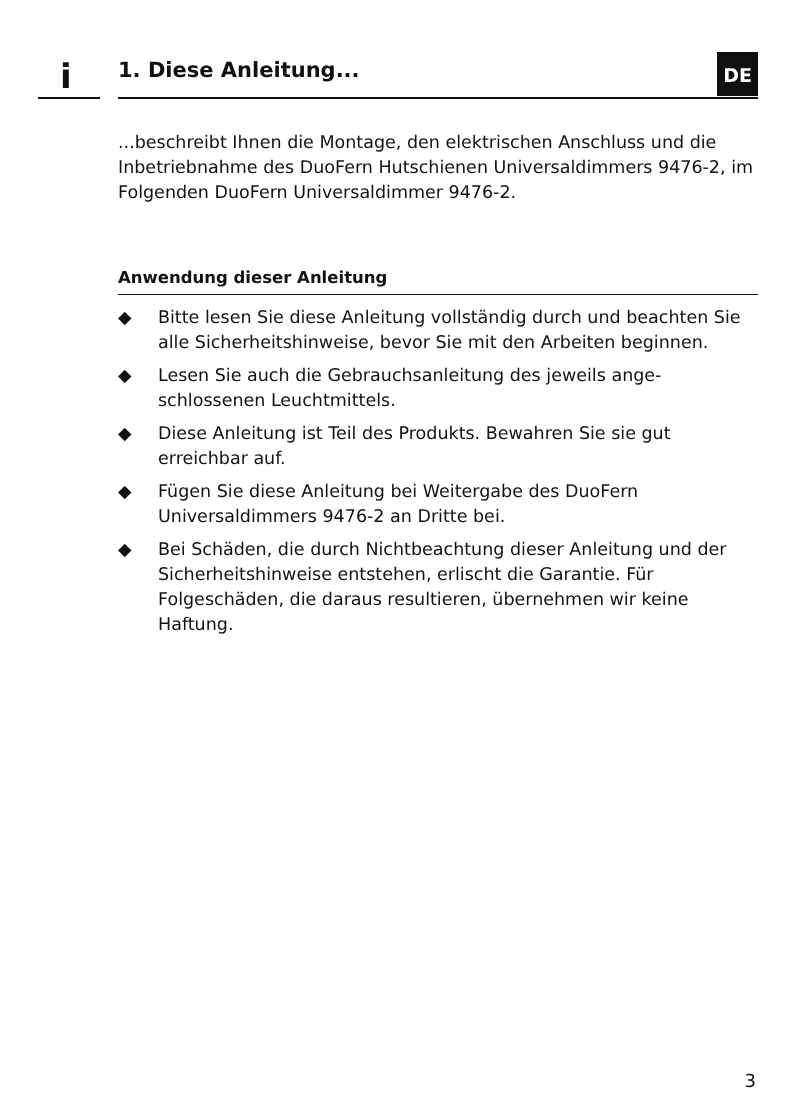i 1. Diese Anleitung... DE
...beschreibt Ihnen die Montage, den elektrischen Anschluss und die Inbetriebnahme des DuoFern Hutschienen Universaldimmers 9476-2, im Folgenden DuoFern Universaldimmer 9476-2.
Anwendung dieser Anleitung
◆ Bitte lesen Sie diese Anleitung vollständig durch und beachten Sie alle Sicherheitshinweise, bevor Sie mit den Arbeiten beginnen.
◆ Lesen Sie auch die Gebrauchsanleitung des jeweils ange­schlossenen Leuchtmittels.
◆ Diese Anleitung ist Teil des Produkts. Bewahren Sie sie gut erreichbar auf.
◆ Fügen Sie diese Anleitung bei Weitergabe des DuoFern Universaldimmers 9476-2 an Dritte bei.
◆ Bei Schäden, die durch Nichtbeachtung dieser Anleitung und der Sicherheitshinweise entstehen, erlischt die Garantie. Für Folgeschäden, die daraus resultieren, über­nehmen wir keine Haftung.
3